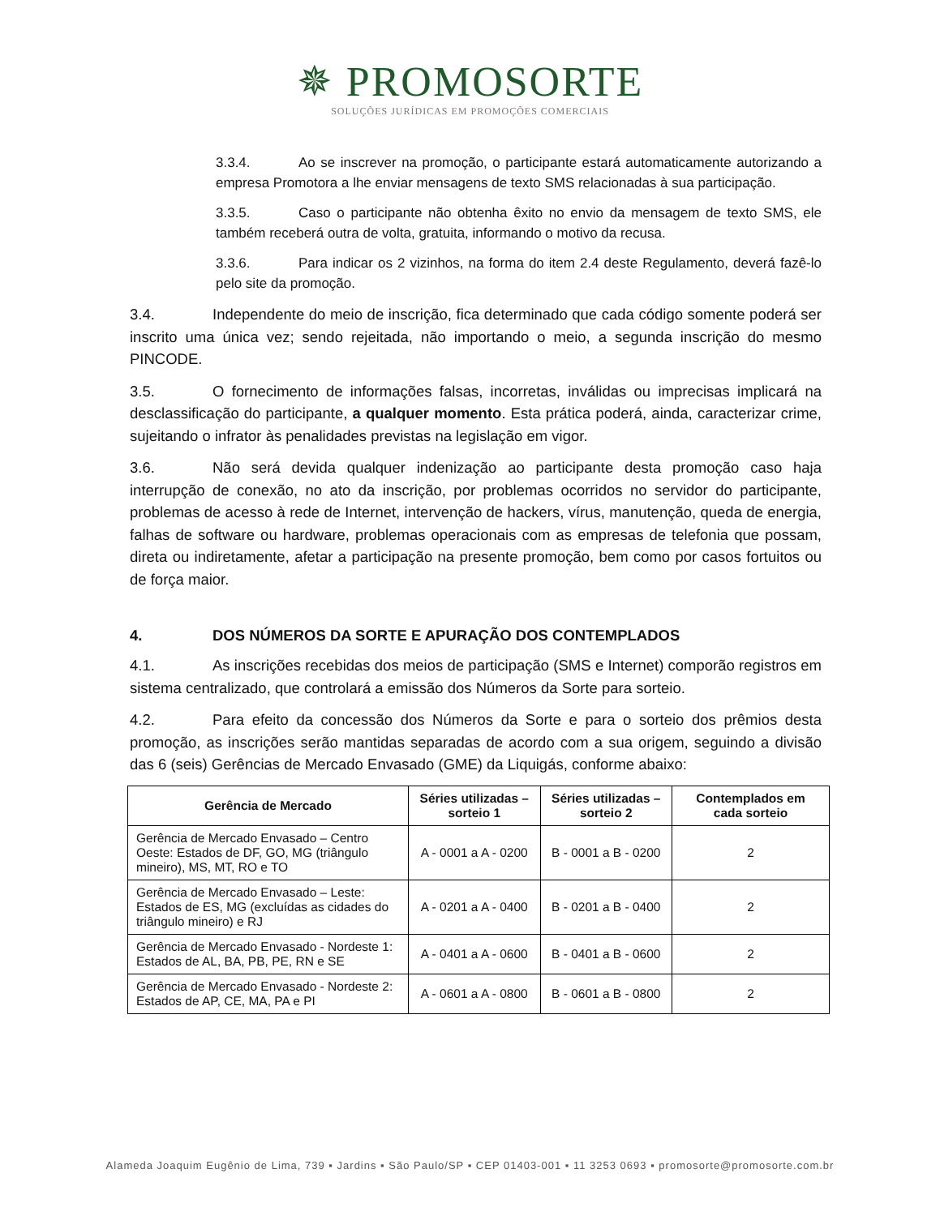✵ PROMOSORTE
SOLUÇÕES JURÍDICAS EM PROMOÇÕES COMERCIAIS
3.3.4. Ao se inscrever na promoção, o participante estará automaticamente autorizando a empresa Promotora a lhe enviar mensagens de texto SMS relacionadas à sua participação.
3.3.5. Caso o participante não obtenha êxito no envio da mensagem de texto SMS, ele também receberá outra de volta, gratuita, informando o motivo da recusa.
3.3.6. Para indicar os 2 vizinhos, na forma do item 2.4 deste Regulamento, deverá fazê-lo pelo site da promoção.
3.4. Independente do meio de inscrição, fica determinado que cada código somente poderá ser inscrito uma única vez; sendo rejeitada, não importando o meio, a segunda inscrição do mesmo PINCODE.
3.5. O fornecimento de informações falsas, incorretas, inválidas ou imprecisas implicará na desclassificação do participante, a qualquer momento. Esta prática poderá, ainda, caracterizar crime, sujeitando o infrator às penalidades previstas na legislação em vigor.
3.6. Não será devida qualquer indenização ao participante desta promoção caso haja interrupção de conexão, no ato da inscrição, por problemas ocorridos no servidor do participante, problemas de acesso à rede de Internet, intervenção de hackers, vírus, manutenção, queda de energia, falhas de software ou hardware, problemas operacionais com as empresas de telefonia que possam, direta ou indiretamente, afetar a participação na presente promoção, bem como por casos fortuitos ou de força maior.
4. DOS NÚMEROS DA SORTE E APURAÇÃO DOS CONTEMPLADOS
4.1. As inscrições recebidas dos meios de participação (SMS e Internet) comporão registros em sistema centralizado, que controlará a emissão dos Números da Sorte para sorteio.
4.2. Para efeito da concessão dos Números da Sorte e para o sorteio dos prêmios desta promoção, as inscrições serão mantidas separadas de acordo com a sua origem, seguindo a divisão das 6 (seis) Gerências de Mercado Envasado (GME) da Liquigás, conforme abaixo:
| Gerência de Mercado | Séries utilizadas – sorteio 1 | Séries utilizadas – sorteio 2 | Contemplados em cada sorteio |
| --- | --- | --- | --- |
| Gerência de Mercado Envasado – Centro Oeste: Estados de DF, GO, MG (triângulo mineiro), MS, MT, RO e TO | A - 0001 a A - 0200 | B - 0001 a B - 0200 | 2 |
| Gerência de Mercado Envasado – Leste: Estados de ES, MG (excluídas as cidades do triângulo mineiro) e RJ | A - 0201 a A - 0400 | B - 0201 a B - 0400 | 2 |
| Gerência de Mercado Envasado - Nordeste 1: Estados de AL, BA, PB, PE, RN e SE | A - 0401 a A - 0600 | B - 0401 a B - 0600 | 2 |
| Gerência de Mercado Envasado - Nordeste 2: Estados de AP, CE, MA, PA e PI | A - 0601 a A - 0800 | B - 0601 a B - 0800 | 2 |
Alameda Joaquim Eugênio de Lima, 739 ▪ Jardins ▪ São Paulo/SP ▪ CEP 01403-001 ▪ 11 3253 0693 ▪ promosorte@promosorte.com.br